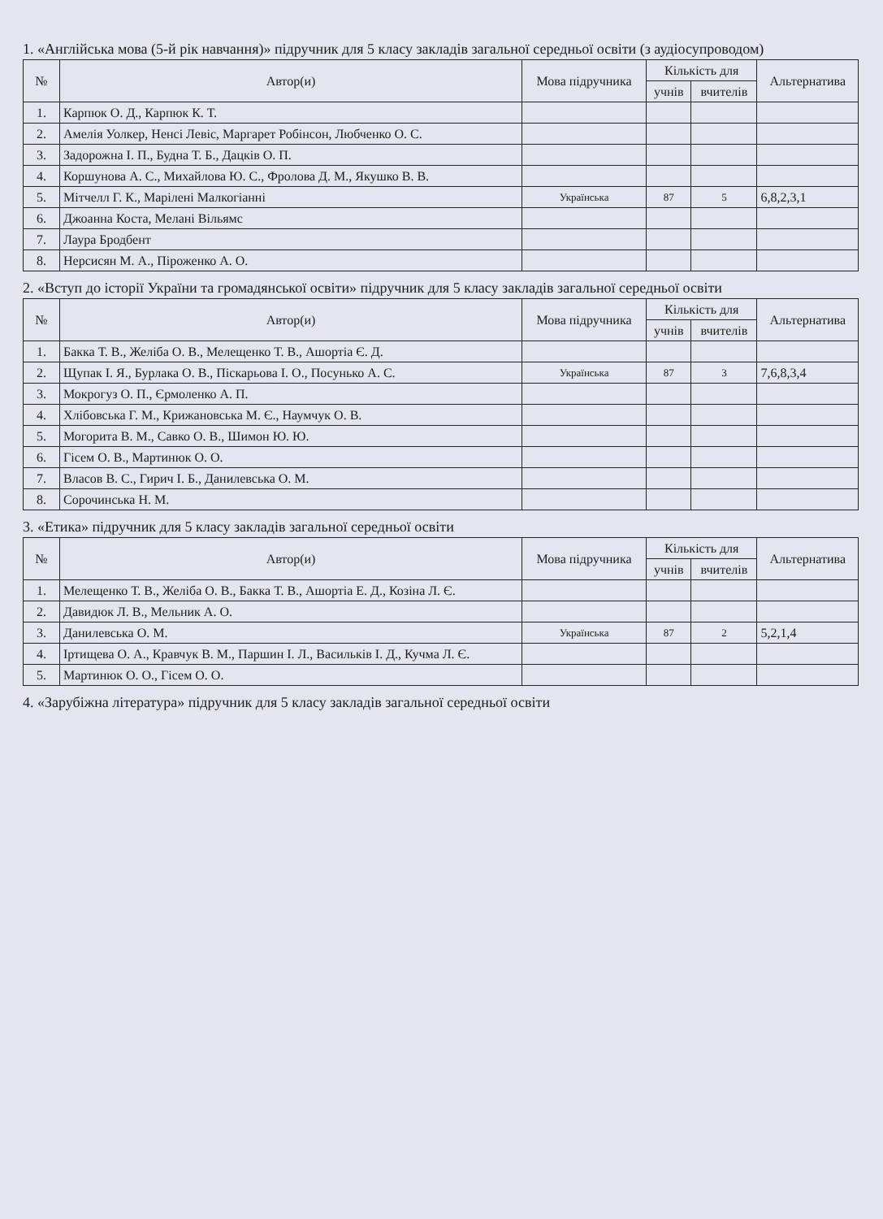1. «Англійська мова (5-й рік навчання)» підручник для 5 класу закладів загальної середньої освіти (з аудіосупроводом)
| № | Автор(и) | Мова підручника | Кількість для | | Альтернатива |
| --- | --- | --- | --- | --- | --- |
| | | | учнів | вчителів | |
| 1. | Карпюк О. Д., Карпюк К. Т. | | | | |
| 2. | Амелія Уолкер, Ненсі Левіс, Маргарет Робінсон, Любченко О. С. | | | | |
| 3. | Задорожна І. П., Будна Т. Б., Дацків О. П. | | | | |
| 4. | Коршунова А. С., Михайлова Ю. С., Фролова Д. М., Якушко В. В. | | | | |
| 5. | Мітчелл Г. К., Марілені Малкогіанні | Українська | 87 | 5 | 6,8,2,3,1 |
| 6. | Джоанна Коста, Мелані Вільямс | | | | |
| 7. | Лаура Бродбент | | | | |
| 8. | Нерсисян М. А., Піроженко А. О. | | | | |
2. «Вступ до історії України та громадянської освіти» підручник для 5 класу закладів загальної середньої освіти
| № | Автор(и) | Мова підручника | Кількість для | | Альтернатива |
| --- | --- | --- | --- | --- | --- |
| | | | учнів | вчителів | |
| 1. | Бакка Т. В., Желіба О. В., Мелещенко Т. В., Ашортіа Є. Д. | | | | |
| 2. | Щупак І. Я., Бурлака О. В., Піскарьова І. О., Посунько А. С. | Українська | 87 | 3 | 7,6,8,3,4 |
| 3. | Мокрогуз О. П., Єрмоленко А. П. | | | | |
| 4. | Хлібовська Г. М., Крижановська М. Є., Наумчук О. В. | | | | |
| 5. | Могорита В. М., Савко О. В., Шимон Ю. Ю. | | | | |
| 6. | Гісем О. В., Мартинюк О. О. | | | | |
| 7. | Власов В. С., Гирич І. Б., Данилевська О. М. | | | | |
| 8. | Сорочинська Н. М. | | | | |
3. «Етика» підручник для 5 класу закладів загальної середньої освіти
| № | Автор(и) | Мова підручника | Кількість для | | Альтернатива |
| --- | --- | --- | --- | --- | --- |
| | | | учнів | вчителів | |
| 1. | Мелещенко Т. В., Желіба О. В., Бакка Т. В., Ашортіа Е. Д., Козіна Л. Є. | | | | |
| 2. | Давидюк Л. В., Мельник А. О. | | | | |
| 3. | Данилевська О. М. | Українська | 87 | 2 | 5,2,1,4 |
| 4. | Іртищева О. А., Кравчук В. М., Паршин І. Л., Васильків І. Д., Кучма Л. Є. | | | | |
| 5. | Мартинюк О. О., Гісем О. О. | | | | |
4. «Зарубіжна література» підручник для 5 класу закладів загальної середньої освіти